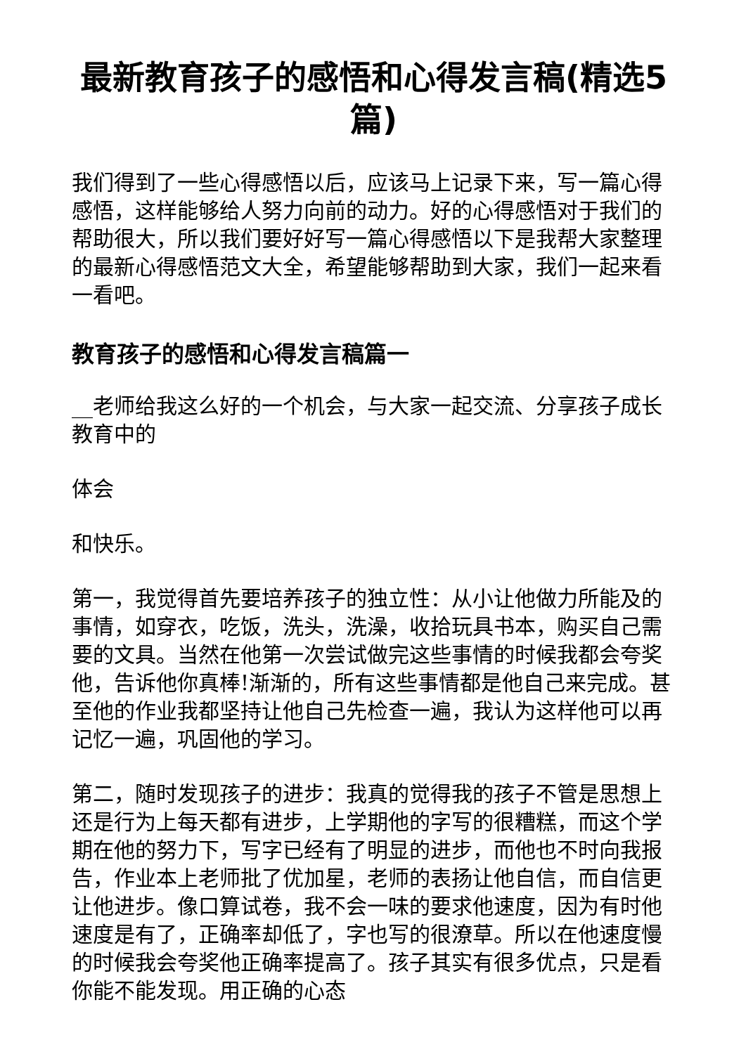最新教育孩子的感悟和心得发言稿(精选5篇)
我们得到了一些心得感悟以后，应该马上记录下来，写一篇心得感悟，这样能够给人努力向前的动力。好的心得感悟对于我们的帮助很大，所以我们要好好写一篇心得感悟以下是我帮大家整理的最新心得感悟范文大全，希望能够帮助到大家，我们一起来看一看吧。
教育孩子的感悟和心得发言稿篇一
__老师给我这么好的一个机会，与大家一起交流、分享孩子成长教育中的
体会
和快乐。
第一，我觉得首先要培养孩子的独立性：从小让他做力所能及的事情，如穿衣，吃饭，洗头，洗澡，收拾玩具书本，购买自己需要的文具。当然在他第一次尝试做完这些事情的时候我都会夸奖他，告诉他你真棒!渐渐的，所有这些事情都是他自己来完成。甚至他的作业我都坚持让他自己先检查一遍，我认为这样他可以再记忆一遍，巩固他的学习。
第二，随时发现孩子的进步：我真的觉得我的孩子不管是思想上还是行为上每天都有进步，上学期他的字写的很糟糕，而这个学期在他的努力下，写字已经有了明显的进步，而他也不时向我报告，作业本上老师批了优加星，老师的表扬让他自信，而自信更让他进步。像口算试卷，我不会一味的要求他速度，因为有时他速度是有了，正确率却低了，字也写的很潦草。所以在他速度慢的时候我会夸奖他正确率提高了。孩子其实有很多优点，只是看你能不能发现。用正确的心态